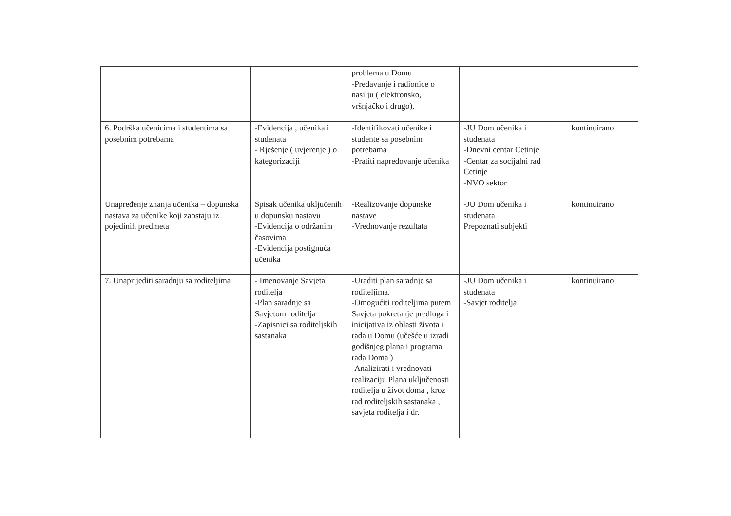| | | problema u Domu -Predavanje i radionice o nasilju ( elektronsko, vršnjačko i drugo). | | |
| 6. Podrška učenicima i studentima sa posebnim potrebama | -Evidencija , učenika i studenata - Rješenje ( uvjerenje ) o kategorizaciji | -Identifikovati učenike i studente sa posebnim potrebama -Pratiti napredovanje učenika | -JU Dom učenika i studenata -Dnevni centar Cetinje -Centar za socijalni rad Cetinje -NVO sektor | kontinuirano |
| Unapređenje znanja učenika – dopunska nastava za učenike koji zaostaju iz pojedinih predmeta | Spisak učenika uključenih u dopunsku nastavu -Evidencija o održanim časovima -Evidencija postignuća učenika | -Realizovanje dopunske nastave -Vrednovanje rezultata | -JU Dom učenika i studenata Prepoznati subjekti | kontinuirano |
| 7. Unaprijediti saradnju sa roditeljima | - Imenovanje Savjeta roditelja -Plan saradnje sa Savjetom roditelja -Zapisnici sa roditeljskih sastanaka | -Uraditi plan saradnje sa roditeljima. -Omogućiti roditeljima putem Savjeta pokretanje predloga i inicijativa iz oblasti života i rada u Domu (učešće u izradi godišnjeg plana i programa rada Doma ) -Analizirati i vrednovati realizaciju Plana uključenosti roditelja u život doma , kroz rad roditeljskih sastanaka , savjeta roditelja i dr. | -JU Dom učenika i studenata -Savjet roditelja | kontinuirano |